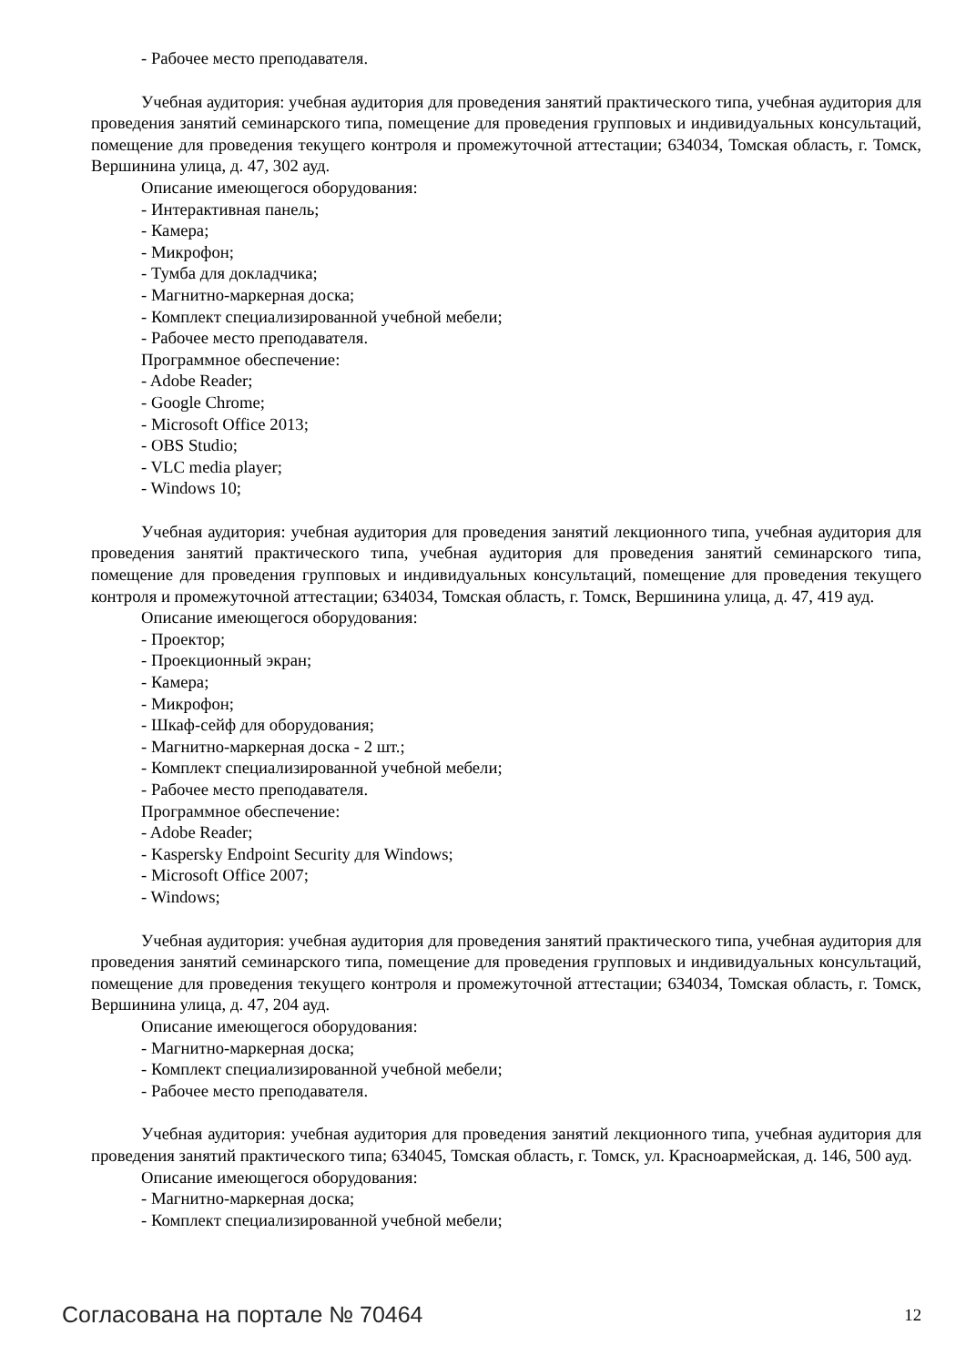- Рабочее место преподавателя.
Учебная аудитория: учебная аудитория для проведения занятий практического типа, учебная аудитория для проведения занятий семинарского типа, помещение для проведения групповых и индивидуальных консультаций, помещение для проведения текущего контроля и промежуточной аттестации; 634034, Томская область, г. Томск, Вершинина улица, д. 47, 302 ауд.
Описание имеющегося оборудования:
- Интерактивная панель;
- Камера;
- Микрофон;
- Тумба для докладчика;
- Магнитно-маркерная доска;
- Комплект специализированной учебной мебели;
- Рабочее место преподавателя.
Программное обеспечение:
- Adobe Reader;
- Google Chrome;
- Microsoft Office 2013;
- OBS Studio;
- VLC media player;
- Windows 10;
Учебная аудитория: учебная аудитория для проведения занятий лекционного типа, учебная аудитория для проведения занятий практического типа, учебная аудитория для проведения занятий семинарского типа, помещение для проведения групповых и индивидуальных консультаций, помещение для проведения текущего контроля и промежуточной аттестации; 634034, Томская область, г. Томск, Вершинина улица, д. 47, 419 ауд.
Описание имеющегося оборудования:
- Проектор;
- Проекционный экран;
- Камера;
- Микрофон;
- Шкаф-сейф для оборудования;
- Магнитно-маркерная доска - 2 шт.;
- Комплект специализированной учебной мебели;
- Рабочее место преподавателя.
Программное обеспечение:
- Adobe Reader;
- Kaspersky Endpoint Security для Windows;
- Microsoft Office 2007;
- Windows;
Учебная аудитория: учебная аудитория для проведения занятий практического типа, учебная аудитория для проведения занятий семинарского типа, помещение для проведения групповых и индивидуальных консультаций, помещение для проведения текущего контроля и промежуточной аттестации; 634034, Томская область, г. Томск, Вершинина улица, д. 47, 204 ауд.
Описание имеющегося оборудования:
- Магнитно-маркерная доска;
- Комплект специализированной учебной мебели;
- Рабочее место преподавателя.
Учебная аудитория: учебная аудитория для проведения занятий лекционного типа, учебная аудитория для проведения занятий практического типа; 634045, Томская область, г. Томск, ул. Красноармейская, д. 146, 500 ауд.
Описание имеющегося оборудования:
- Магнитно-маркерная доска;
- Комплект специализированной учебной мебели;
Согласована на портале № 70464 12